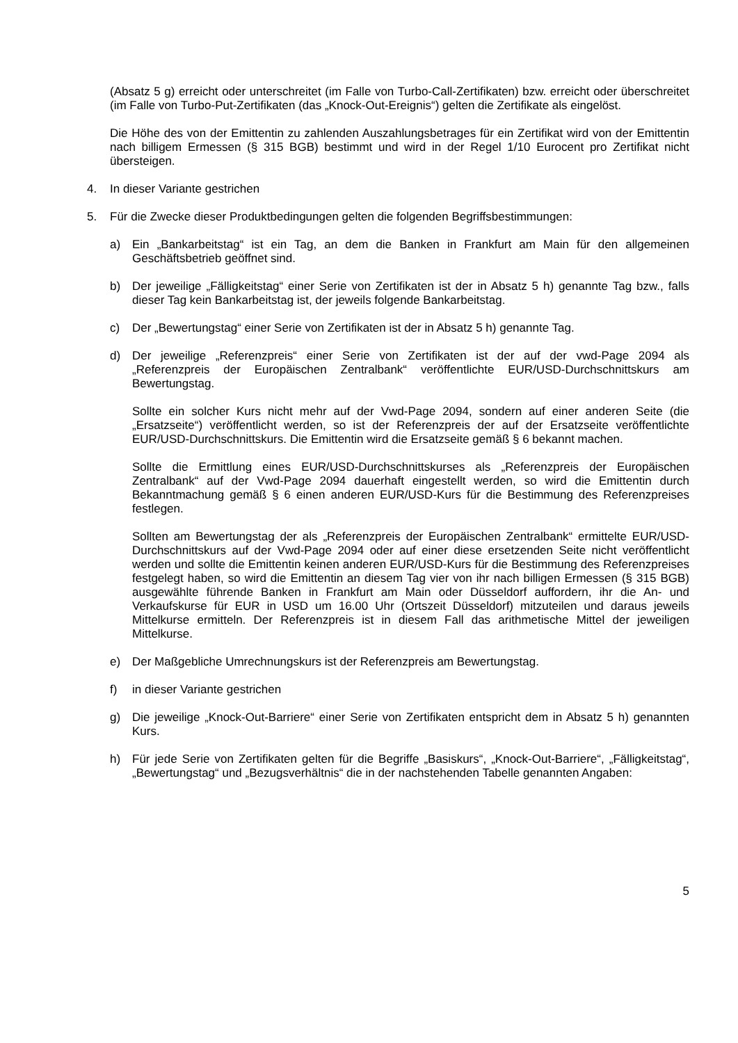(Absatz 5 g) erreicht oder unterschreitet (im Falle von Turbo-Call-Zertifikaten) bzw. erreicht oder überschreitet (im Falle von Turbo-Put-Zertifikaten (das „Knock-Out-Ereignis“) gelten die Zertifikate als eingelöst.
Die Höhe des von der Emittentin zu zahlenden Auszahlungsbetrages für ein Zertifikat wird von der Emittentin nach billigem Ermessen (§ 315 BGB) bestimmt und wird in der Regel 1/10 Eurocent pro Zertifikat nicht übersteigen.
4. In dieser Variante gestrichen
5. Für die Zwecke dieser Produktbedingungen gelten die folgenden Begriffsbestimmungen:
a) Ein „Bankarbeitstag“ ist ein Tag, an dem die Banken in Frankfurt am Main für den allgemeinen Geschäftsbetrieb geöffnet sind.
b) Der jeweilige „Fälligkeitstag“ einer Serie von Zertifikaten ist der in Absatz 5 h) genannte Tag bzw., falls dieser Tag kein Bankarbeitstag ist, der jeweils folgende Bankarbeitstag.
c) Der „Bewertungstag“ einer Serie von Zertifikaten ist der in Absatz 5 h) genannte Tag.
d) Der jeweilige „Referenzpreis“ einer Serie von Zertifikaten ist der auf der vwd-Page 2094 als „Referenzpreis der Europäischen Zentralbank“ veröffentlichte EUR/USD-Durchschnittskurs am Bewertungstag.
Sollte ein solcher Kurs nicht mehr auf der Vwd-Page 2094, sondern auf einer anderen Seite (die „Ersatzseite“) veröffentlicht werden, so ist der Referenzpreis der auf der Ersatzseite veröffentlichte EUR/USD-Durchschnittskurs. Die Emittentin wird die Ersatzseite gemäß § 6 bekannt machen.
Sollte die Ermittlung eines EUR/USD-Durchschnittskurses als „Referenzpreis der Europäischen Zentralbank“ auf der Vwd-Page 2094 dauerhaft eingestellt werden, so wird die Emittentin durch Bekanntmachung gemäß § 6 einen anderen EUR/USD-Kurs für die Bestimmung des Referenzpreises festlegen.
Sollten am Bewertungstag der als „Referenzpreis der Europäischen Zentralbank“ ermittelte EUR/USD-Durchschnittskurs auf der Vwd-Page 2094 oder auf einer diese ersetzenden Seite nicht veröffentlicht werden und sollte die Emittentin keinen anderen EUR/USD-Kurs für die Bestimmung des Referenzpreises festgelegt haben, so wird die Emittentin an diesem Tag vier von ihr nach billigen Ermessen (§ 315 BGB) ausgewählte führende Banken in Frankfurt am Main oder Düsseldorf auffordern, ihr die An- und Verkaufskurse für EUR in USD um 16.00 Uhr (Ortszeit Düsseldorf) mitzuteilen und daraus jeweils Mittelkurse ermitteln. Der Referenzpreis ist in diesem Fall das arithmetische Mittel der jeweiligen Mittelkurse.
e) Der Maßgebliche Umrechnungskurs ist der Referenzpreis am Bewertungstag.
f) in dieser Variante gestrichen
g) Die jeweilige „Knock-Out-Barriere“ einer Serie von Zertifikaten entspricht dem in Absatz 5 h) genannten Kurs.
h) Für jede Serie von Zertifikaten gelten für die Begriffe „Basiskurs“, „Knock-Out-Barriere“, „Fälligkeitstag“, „Bewertungstag“ und „Bezugsverhältnis“ die in der nachstehenden Tabelle genannten Angaben:
5